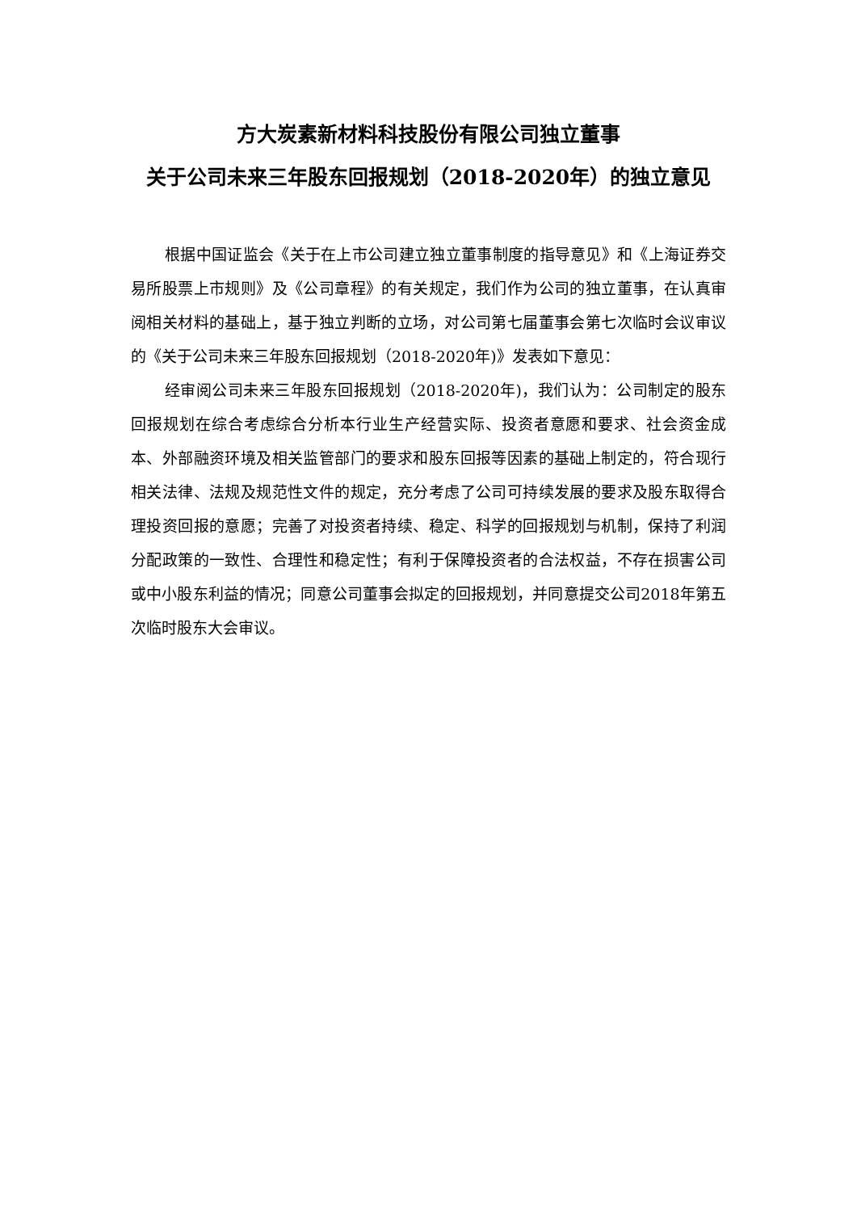方大炭素新材料科技股份有限公司独立董事
关于公司未来三年股东回报规划（2018-2020年）的独立意见
根据中国证监会《关于在上市公司建立独立董事制度的指导意见》和《上海证券交易所股票上市规则》及《公司章程》的有关规定，我们作为公司的独立董事，在认真审阅相关材料的基础上，基于独立判断的立场，对公司第七届董事会第七次临时会议审议的《关于公司未来三年股东回报规划（2018-2020年)》发表如下意见：
经审阅公司未来三年股东回报规划（2018-2020年)，我们认为：公司制定的股东回报规划在综合考虑综合分析本行业生产经营实际、投资者意愿和要求、社会资金成本、外部融资环境及相关监管部门的要求和股东回报等因素的基础上制定的，符合现行相关法律、法规及规范性文件的规定，充分考虑了公司可持续发展的要求及股东取得合理投资回报的意愿；完善了对投资者持续、稳定、科学的回报规划与机制，保持了利润分配政策的一致性、合理性和稳定性；有利于保障投资者的合法权益，不存在损害公司或中小股东利益的情况；同意公司董事会拟定的回报规划，并同意提交公司2018年第五次临时股东大会审议。